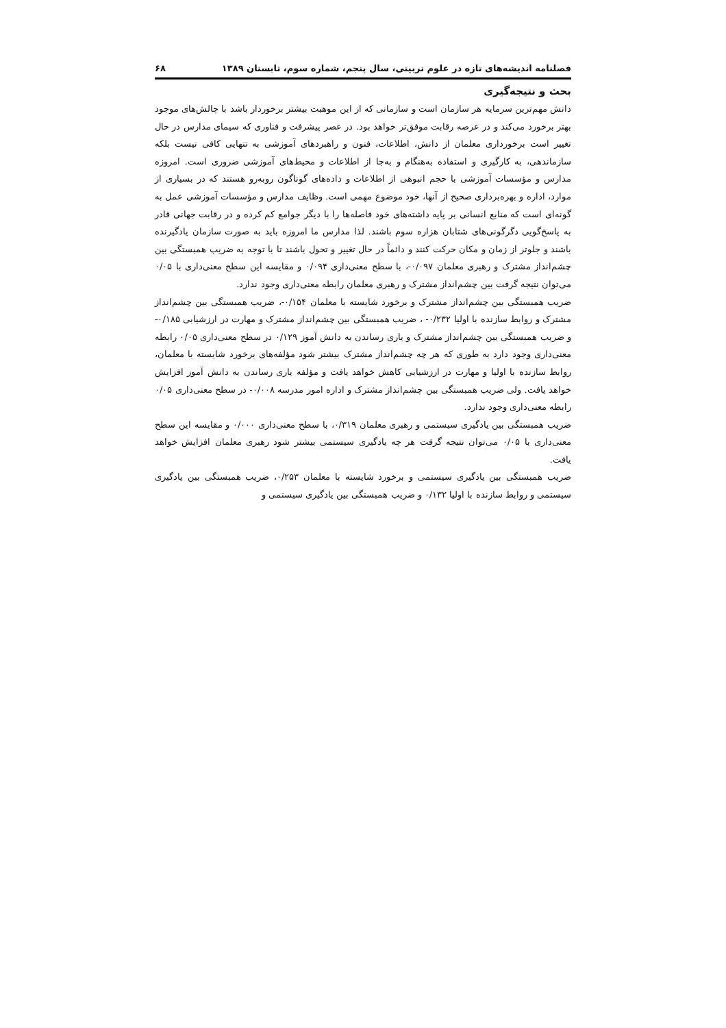فصلنامه اندیشه‌های تازه در علوم تربیتی، سال پنجم، شماره سوم، تابستان ۱۳۸۹ ۶۸
بحث و نتیجه‌گیری
دانش مهم‌ترین سرمایه هر سازمان است و سازمانی که از این موهبت بیشتر برخوردار باشد با چالش‌های موجود بهتر برخورد می‌کند و در عرصه رقابت موفق‌تر خواهد بود. در عصر پیشرفت و فناوری که سیمای مدارس در حال تغییر است برخورداری معلمان از دانش، اطلاعات، فنون و راهبردهای آموزشی به تنهایی کافی نیست بلکه سازماندهی، به کارگیری و استفاده به‌هنگام و به‌جا از اطلاعات و محیط‌های آموزشی ضروری است. امروزه مدارس و مؤسسات آموزشی با حجم انبوهی از اطلاعات و داده‌های گوناگون روبه‌رو هستند که در بسیاری از موارد، اداره و بهره‌برداری صحیح از آنها، خود موضوع مهمی است. وظایف مدارس و مؤسسات آموزشی عمل به گونه‌ای است که منابع انسانی بر پایه داشته‌های خود فاصله‌ها را با دیگر جوامع کم کرده و در رقابت جهانی قادر به پاسخ‌گویی دگرگونی‌های شتابان هزاره سوم باشند. لذا مدارس ما امروزه باید به صورت سازمان یادگیرنده باشند و جلوتر از زمان و مکان حرکت کنند و دائماً در حال تغییر و تحول باشند تا با توجه به ضریب همبستگی بین چشم‌انداز مشترک و رهبری معلمان ۰/۰۹۷-، با سطح معنی‌داری ۰/۰۹۴ و مقایسه این سطح معنی‌داری با ۰/۰۵ می‌توان نتیجه گرفت بین چشم‌انداز مشترک و رهبری معلمان رابطه معنی‌داری وجود ندارد.
ضریب همبستگی بین چشم‌انداز مشترک و برخورد شایسته با معلمان ۰/۱۵۴-، ضریب همبستگی بین چشم‌انداز مشترک و روابط سازنده با اولیا ۰/۲۳۲- ، ضریب همبستگی بین چشم‌انداز مشترک و مهارت در ارزشیابی ۰/۱۸۵- و ضریب همبستگی بین چشم‌انداز مشترک و یاری رساندن به دانش آموز ۰/۱۲۹ در سطح معنی‌داری ۰/۰۵ رابطه معنی‌داری وجود دارد به طوری که هر چه چشم‌انداز مشترک بیشتر شود مؤلفه‌های برخورد شایسته با معلمان، روابط سازنده با اولیا و مهارت در ارزشیابی کاهش خواهد یافت و مؤلفه یاری رساندن به دانش آموز افزایش خواهد یافت. ولی ضریب همبستگی بین چشم‌انداز مشترک و اداره امور مدرسه ۰/۰۰۸- در سطح معنی‌داری ۰/۰۵ رابطه معنی‌داری وجود ندارد.
ضریب همبستگی بین یادگیری سیستمی و رهبری معلمان ۰/۳۱۹، با سطح معنی‌داری ۰/۰۰۰ و مقایسه این سطح معنی‌داری با ۰/۰۵ می‌توان نتیجه گرفت هر چه یادگیری سیستمی بیشتر شود رهبری معلمان افزایش خواهد یافت.
ضریب همبستگی بین یادگیری سیستمی و برخورد شایسته با معلمان ۰/۲۵۳، ضریب همبستگی بین یادگیری سیستمی و روابط سازنده با اولیا ۰/۱۳۲ و ضریب همبستگی بین یادگیری سیستمی و